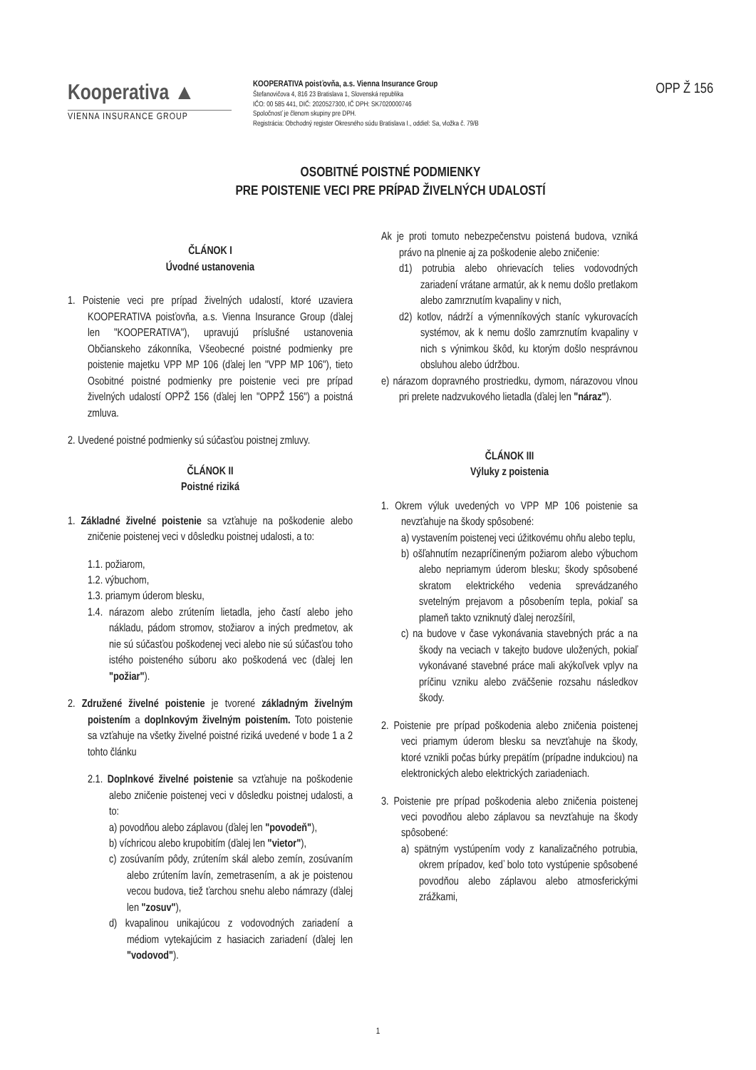Kooperativa ▲
VIENNA INSURANCE GROUP
KOOPERATIVA poisťovňa, a.s. Vienna Insurance Group
Štefanovičova 4, 816 23 Bratislava 1, Slovenská republika
IČO: 00 585 441, DIČ: 2020527300, IČ DPH: SK7020000746
Spoločnosť je členom skupiny pre DPH.
Registrácia: Obchodný register Okresného súdu Bratislava I., oddiel: Sa, vložka č. 79/B
OPP Ž 156
OSOBITNÉ POISTNÉ PODMIENKY
PRE POISTENIE VECI PRE PRÍPAD ŽIVELNÝCH UDALOSTÍ
ČLÁNOK I
Úvodné ustanovenia
1. Poistenie veci pre prípad živelných udalostí, ktoré uzaviera KOOPERATIVA poisťovňa, a.s. Vienna Insurance Group (ďalej len "KOOPERATIVA"), upravujú príslušné ustanovenia Občianskeho zákonníka, Všeobecné poistné podmienky pre poistenie majetku VPP MP 106 (ďalej len "VPP MP 106"), tieto Osobitné poistné podmienky pre poistenie veci pre prípad živelných udalostí OPPŽ 156 (ďalej len "OPPŽ 156") a poistná zmluva.
2. Uvedené poistné podmienky sú súčasťou poistnej zmluvy.
ČLÁNOK II
Poistné riziká
1. Základné živelné poistenie sa vzťahuje na poškodenie alebo zničenie poistenej veci v dôsledku poistnej udalosti, a to:
1.1. požiarom,
1.2. výbuchom,
1.3. priamym úderom blesku,
1.4. nárazom alebo zrútením lietadla, jeho častí alebo jeho nákladu, pádom stromov, stožiarov a iných predmetov, ak nie sú súčasťou poškodenej veci alebo nie sú súčasťou toho istého poisteného súboru ako poškodená vec (ďalej len "požiar").
2. Združené živelné poistenie je tvorené základným živelným poistením a doplnkovým živelným poistením. Toto poistenie sa vzťahuje na všetky živelné poistné riziká uvedené v bode 1 a 2 tohto článku
2.1. Doplnkové živelné poistenie sa vzťahuje na poškodenie alebo zničenie poistenej veci v dôsledku poistnej udalosti, a to:
a) povodňou alebo záplavou (ďalej len "povodeň"),
b) víchricou alebo krupobitím (ďalej len "vietor"),
c) zosúvaním pôdy, zrútením skál alebo zemín, zosúvaním alebo zrútením lavín, zemetrasením, a ak je poistenou vecou budova, tiež ťarchou snehu alebo námrazy (ďalej len "zosuv"),
d) kvapalinou unikajúcou z vodovodných zariadení a médiom vytekajúcim z hasiacich zariadení (ďalej len "vodovod").
Ak je proti tomuto nebezpečenstvu poistená budova, vzniká právo na plnenie aj za poškodenie alebo zničenie:
d1) potrubia alebo ohrievacích telies vodovodných zariadení vrátane armatúr, ak k nemu došlo pretlakom alebo zamrznutím kvapaliny v nich,
d2) kotlov, nádrží a výmenníkových staníc vykurovacích systémov, ak k nemu došlo zamrznutím kvapaliny v nich s výnimkou škôd, ku ktorým došlo nesprávnou obsluhou alebo údržbou.
e) nárazom dopravného prostriedku, dymom, nárazovou vlnou pri prelete nadzvukového lietadla (ďalej len "náraz").
ČLÁNOK III
Výluky z poistenia
1. Okrem výluk uvedených vo VPP MP 106 poistenie sa nevzťahuje na škody spôsobené:
a) vystavením poistenej veci úžitkovému ohňu alebo teplu,
b) ošľahnutím nezapríčineným požiarom alebo výbuchom alebo nepriamym úderom blesku; škody spôsobené skratom elektrického vedenia sprevádzaného svetelným prejavom a pôsobením tepla, pokiaľ sa plameň takto vzniknutý ďalej nerozšíril,
c) na budove v čase vykonávania stavebných prác a na škody na veciach v takejto budove uložených, pokiaľ vykonávané stavebné práce mali akýkoľvek vplyv na príčinu vzniku alebo zväčšenie rozsahu následkov škody.
2. Poistenie pre prípad poškodenia alebo zničenia poistenej veci priamym úderom blesku sa nevzťahuje na škody, ktoré vznikli počas búrky prepätím (prípadne indukciou) na elektronických alebo elektrických zariadeniach.
3. Poistenie pre prípad poškodenia alebo zničenia poistenej veci povodňou alebo záplavou sa nevzťahuje na škody spôsobené:
a) spätným vystúpením vody z kanalizačného potrubia, okrem prípadov, keď bolo toto vystúpenie spôsobené povodňou alebo záplavou alebo atmosferickými zrážkami,
1